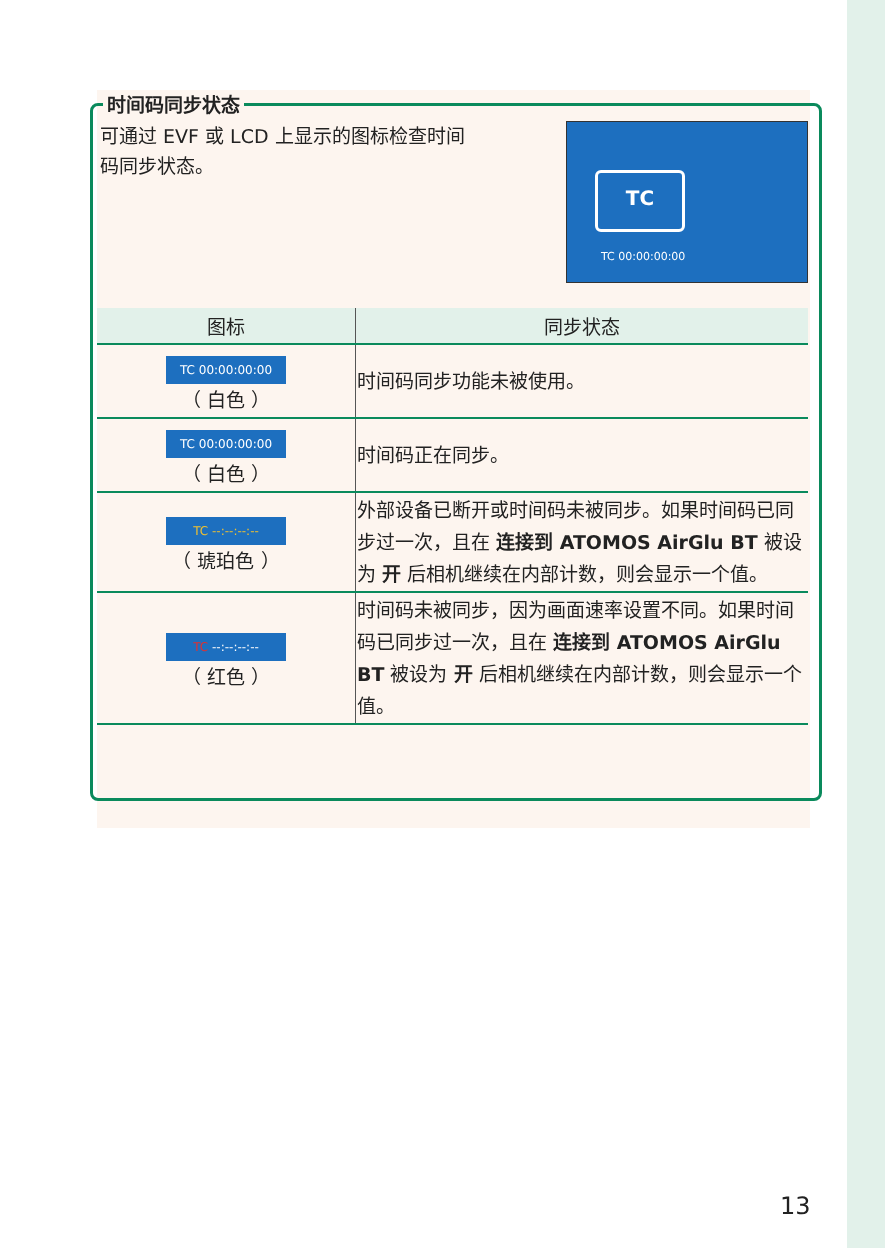时间码同步状态
可通过 EVF 或 LCD 上显示的图标检查时间
码同步状态。
TC
TC 00:00:00:00
| 图标 | 同步状态 |
| --- | --- |
| TC 00:00:00:00 （ 白色 ） | 时间码同步功能未被使用。 |
| TC 00:00:00:00 （ 白色 ） | 时间码正在同步。 |
| TC --:--:--:-- （ 琥珀色 ） | 外部设备已断开或时间码未被同步。如果时间码已同步过一次，且在 连接到 ATOMOS AirGlu BT 被设为 开 后相机继续在内部计数，则会显示一个值。 |
| TC --:--:--:-- （ 红色 ） | 时间码未被同步，因为画面速率设置不同。如果时间码已同步过一次，且在 连接到 ATOMOS AirGlu BT 被设为 开 后相机继续在内部计数，则会显示一个值。 |
13